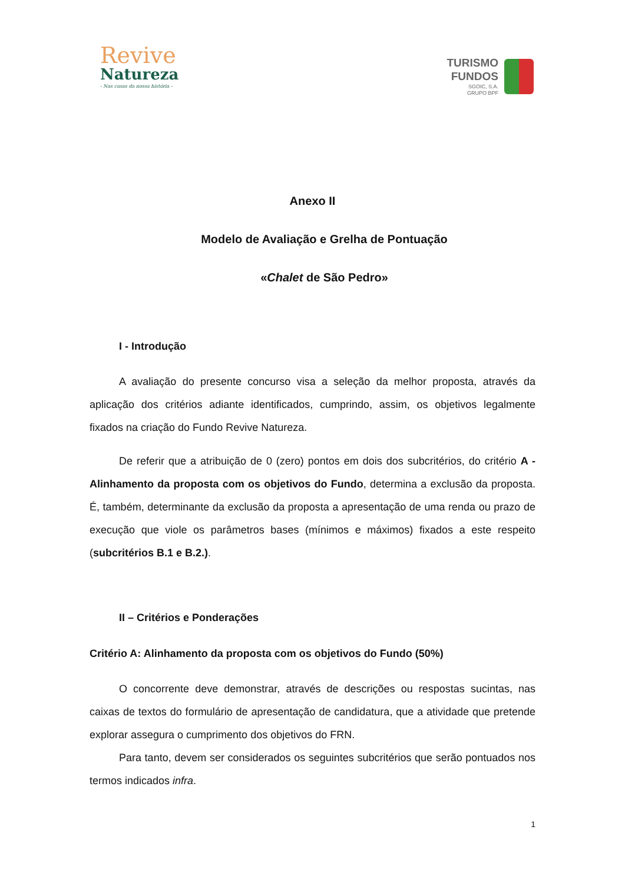Revive
Natureza
- Nas casas da nossa história -
TURISMO
FUNDOS
SGOIC, S.A.
GRUPO BPF
Anexo II
Modelo de Avaliação e Grelha de Pontuação
«Chalet de São Pedro»
I - Introdução
A avaliação do presente concurso visa a seleção da melhor proposta, através da aplicação dos critérios adiante identificados, cumprindo, assim, os objetivos legalmente fixados na criação do Fundo Revive Natureza.
De referir que a atribuição de 0 (zero) pontos em dois dos subcritérios, do critério A - Alinhamento da proposta com os objetivos do Fundo, determina a exclusão da proposta. É, também, determinante da exclusão da proposta a apresentação de uma renda ou prazo de execução que viole os parâmetros bases (mínimos e máximos) fixados a este respeito (subcritérios B.1 e B.2.).
II – Critérios e Ponderações
Critério A: Alinhamento da proposta com os objetivos do Fundo (50%)
O concorrente deve demonstrar, através de descrições ou respostas sucintas, nas caixas de textos do formulário de apresentação de candidatura, que a atividade que pretende explorar assegura o cumprimento dos objetivos do FRN.
Para tanto, devem ser considerados os seguintes subcritérios que serão pontuados nos termos indicados infra.
1